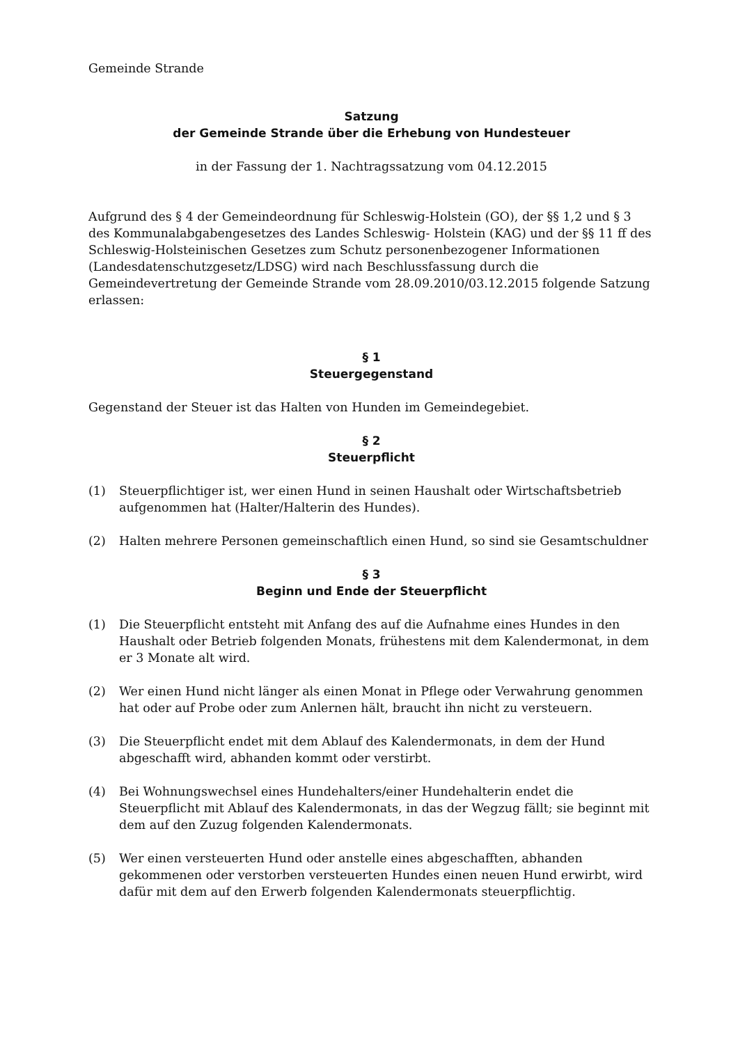Gemeinde Strande
Satzung
der Gemeinde Strande über die Erhebung von Hundesteuer
in der Fassung der 1. Nachtragssatzung vom 04.12.2015
Aufgrund des § 4 der Gemeindeordnung für Schleswig-Holstein (GO), der §§ 1,2 und § 3 des Kommunalabgabengesetzes des Landes Schleswig- Holstein (KAG) und der §§ 11 ff des Schleswig-Holsteinischen Gesetzes zum Schutz personenbezogener Informationen (Landesdatenschutzgesetz/LDSG) wird nach Beschlussfassung durch die Gemeindevertretung der Gemeinde Strande vom 28.09.2010/03.12.2015 folgende Satzung erlassen:
§ 1
Steuergegenstand
Gegenstand der Steuer ist das Halten von Hunden im Gemeindegebiet.
§ 2
Steuerpflicht
(1) Steuerpflichtiger ist, wer einen Hund in seinen Haushalt oder Wirtschaftsbetrieb aufgenommen hat (Halter/Halterin des Hundes).
(2) Halten mehrere Personen gemeinschaftlich einen Hund, so sind sie Gesamtschuldner
§ 3
Beginn und Ende der Steuerpflicht
(1) Die Steuerpflicht entsteht mit Anfang des auf die Aufnahme eines Hundes in den Haushalt oder Betrieb folgenden Monats, frühestens mit dem Kalendermonat, in dem er 3 Monate alt wird.
(2) Wer einen Hund nicht länger als einen Monat in Pflege oder Verwahrung genommen hat oder auf Probe oder zum Anlernen hält, braucht ihn nicht zu versteuern.
(3) Die Steuerpflicht endet mit dem Ablauf des Kalendermonats, in dem der Hund abgeschafft wird, abhanden kommt oder verstirbt.
(4) Bei Wohnungswechsel eines Hundehalters/einer Hundehalterin endet die Steuerpflicht mit Ablauf des Kalendermonats, in das der Wegzug fällt; sie beginnt mit dem auf den Zuzug folgenden Kalendermonats.
(5) Wer einen versteuerten Hund oder anstelle eines abgeschafften, abhanden gekommenen oder verstorben versteuerten Hundes einen neuen Hund erwirbt, wird dafür mit dem auf den Erwerb folgenden Kalendermonats steuerpflichtig.